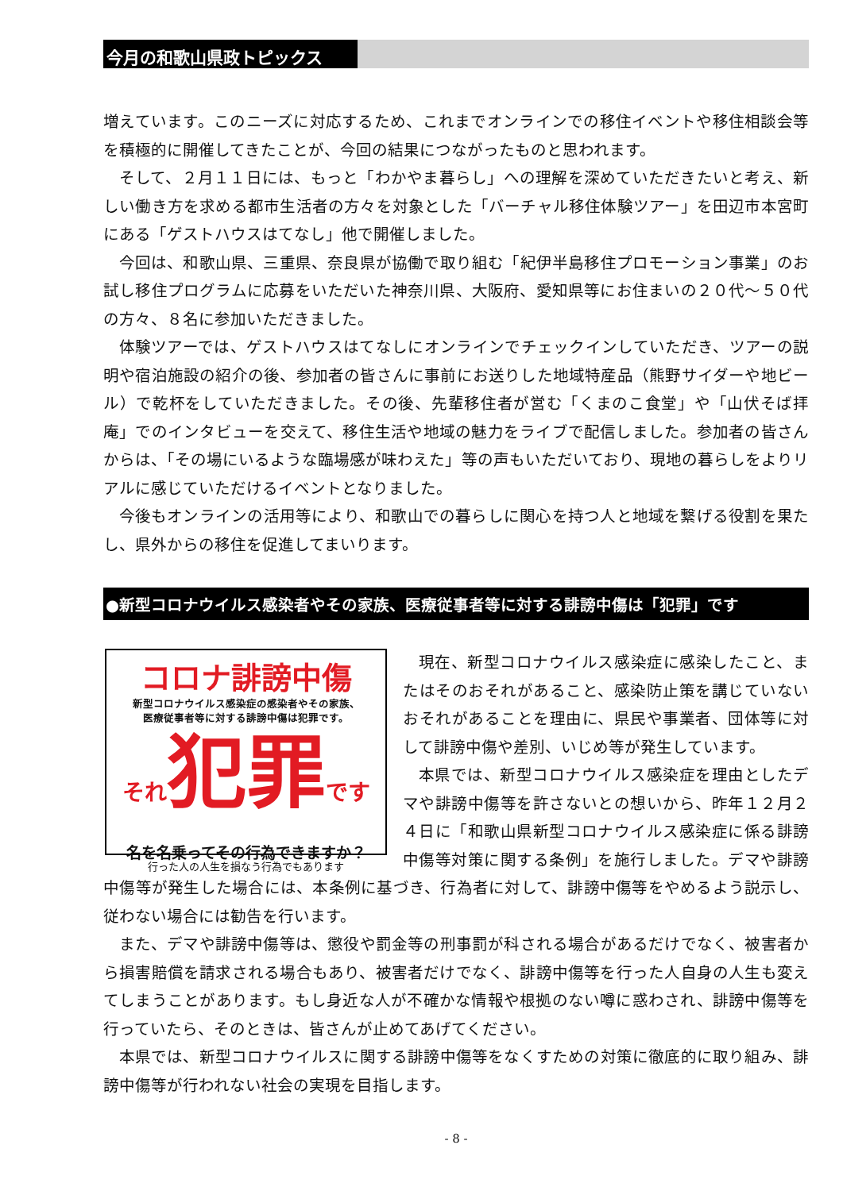今月の和歌山県政トピックス
増えています。このニーズに対応するため、これまでオンラインでの移住イベントや移住相談会等を積極的に開催してきたことが、今回の結果につながったものと思われます。
そして、２月１１日には、もっと「わかやま暮らし」への理解を深めていただきたいと考え、新しい働き方を求める都市生活者の方々を対象とした「バーチャル移住体験ツアー」を田辺市本宮町にある「ゲストハウスはてなし」他で開催しました。
今回は、和歌山県、三重県、奈良県が協働で取り組む「紀伊半島移住プロモーション事業」のお試し移住プログラムに応募をいただいた神奈川県、大阪府、愛知県等にお住まいの２０代～５０代の方々、８名に参加いただきました。
体験ツアーでは、ゲストハウスはてなしにオンラインでチェックインしていただき、ツアーの説明や宿泊施設の紹介の後、参加者の皆さんに事前にお送りした地域特産品（熊野サイダーや地ビール）で乾杯をしていただきました。その後、先輩移住者が営む「くまのこ食堂」や「山伏そば拝庵」でのインタビューを交えて、移住生活や地域の魅力をライブで配信しました。参加者の皆さんからは、「その場にいるような臨場感が味わえた」等の声もいただいており、現地の暮らしをよりリアルに感じていただけるイベントとなりました。
今後もオンラインの活用等により、和歌山での暮らしに関心を持つ人と地域を繋げる役割を果たし、県外からの移住を促進してまいります。
●新型コロナウイルス感染者やその家族、医療従事者等に対する誹謗中傷は「犯罪」です
コロナ誹謗中傷
新型コロナウイルス感染症の感染者やその家族、
医療従事者等に対する誹謗中傷は犯罪です。
それ犯罪です
名を名乗ってその行為できますか？
行った人の人生を損なう行為でもあります
現在、新型コロナウイルス感染症に感染したこと、またはそのおそれがあること、感染防止策を講じていないおそれがあることを理由に、県民や事業者、団体等に対して誹謗中傷や差別、いじめ等が発生しています。
本県では、新型コロナウイルス感染症を理由としたデマや誹謗中傷等を許さないとの想いから、昨年１２月２４日に「和歌山県新型コロナウイルス感染症に係る誹謗中傷等対策に関する条例」を施行しました。デマや誹謗中傷等が発生した場合には、本条例に基づき、行為者に対して、誹謗中傷等をやめるよう説示し、従わない場合には勧告を行います。
また、デマや誹謗中傷等は、懲役や罰金等の刑事罰が科される場合があるだけでなく、被害者から損害賠償を請求される場合もあり、被害者だけでなく、誹謗中傷等を行った人自身の人生も変えてしまうことがあります。もし身近な人が不確かな情報や根拠のない噂に惑わされ、誹謗中傷等を行っていたら、そのときは、皆さんが止めてあげてください。
本県では、新型コロナウイルスに関する誹謗中傷等をなくすための対策に徹底的に取り組み、誹謗中傷等が行われない社会の実現を目指します。
- 8 -